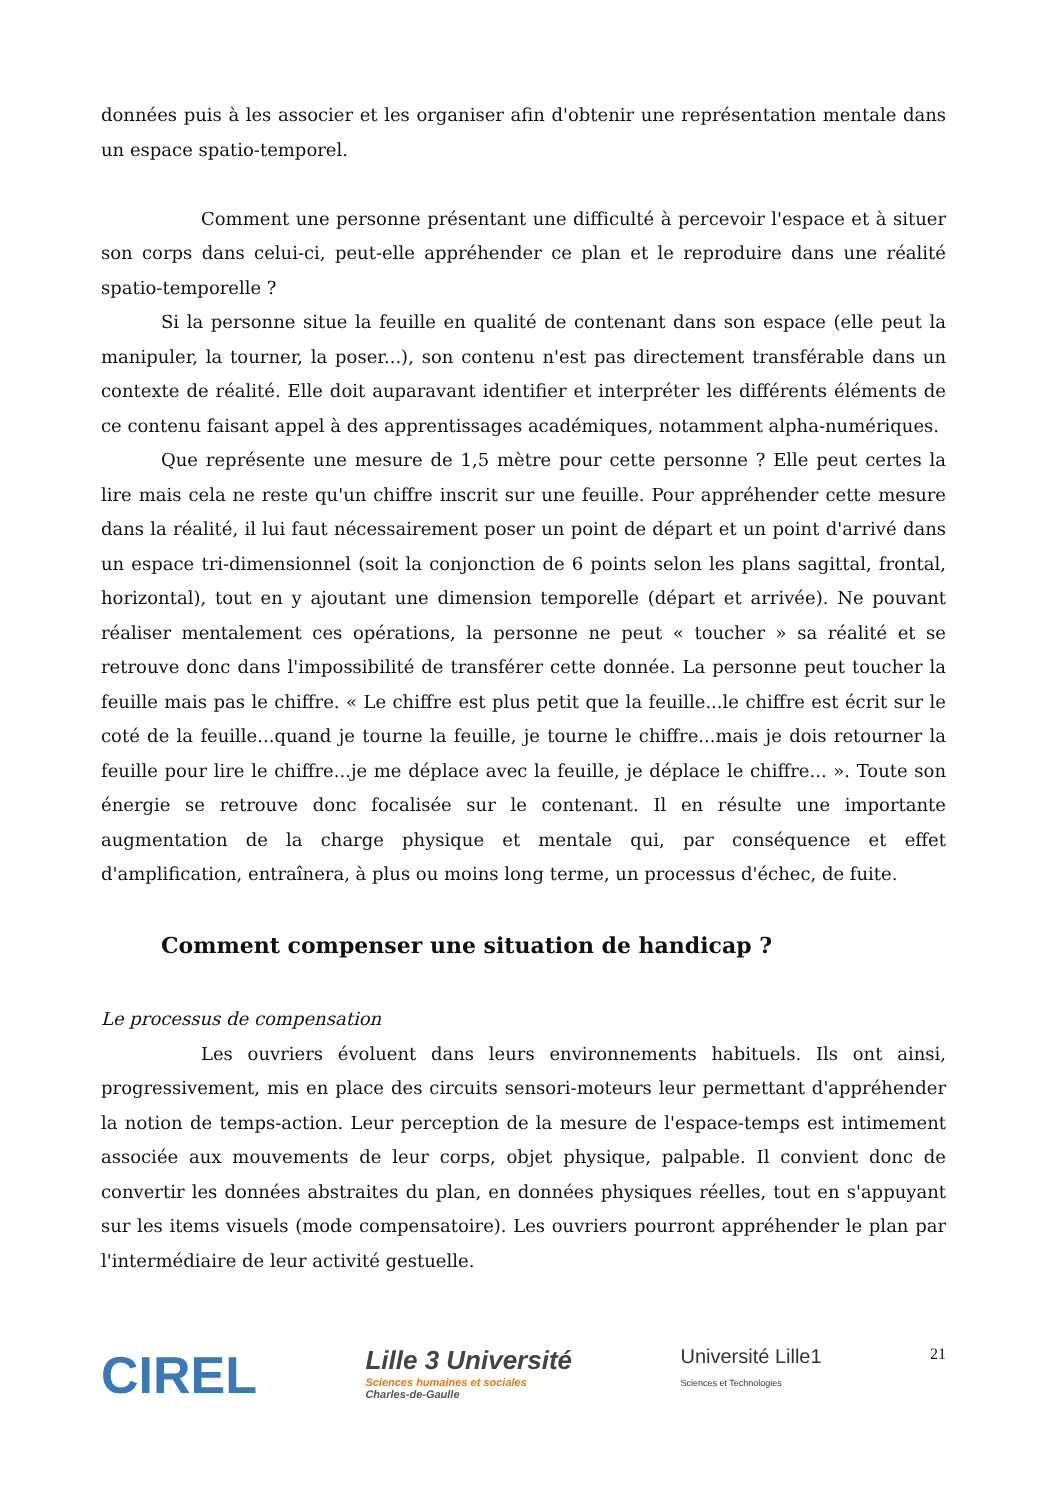données puis à les associer et les organiser afin d'obtenir une représentation mentale dans un espace spatio-temporel.
Comment une personne présentant une difficulté à percevoir l'espace et à situer son corps dans celui-ci, peut-elle appréhender ce plan et le reproduire dans une réalité spatio-temporelle ?
Si la personne situe la feuille en qualité de contenant dans son espace (elle peut la manipuler, la tourner, la poser...), son contenu n'est pas directement transférable dans un contexte de réalité. Elle doit auparavant identifier et interpréter les différents éléments de ce contenu faisant appel à des apprentissages académiques, notamment alpha-numériques.
Que représente une mesure de 1,5 mètre pour cette personne ? Elle peut certes la lire mais cela ne reste qu'un chiffre inscrit sur une feuille. Pour appréhender cette mesure dans la réalité, il lui faut nécessairement poser un point de départ et un point d'arrivé dans un espace tri-dimensionnel (soit la conjonction de 6 points selon les plans sagittal, frontal, horizontal), tout en y ajoutant une dimension temporelle (départ et arrivée). Ne pouvant réaliser mentalement ces opérations, la personne ne peut « toucher » sa réalité et se retrouve donc dans l'impossibilité de transférer cette donnée. La personne peut toucher la feuille mais pas le chiffre. « Le chiffre est plus petit que la feuille...le chiffre est écrit sur le coté de la feuille...quand je tourne la feuille, je tourne le chiffre...mais je dois retourner la feuille pour lire le chiffre...je me déplace avec la feuille, je déplace le chiffre... ». Toute son énergie se retrouve donc focalisée sur le contenant. Il en résulte une importante augmentation de la charge physique et mentale qui, par conséquence et effet d'amplification, entraînera, à plus ou moins long terme, un processus d'échec, de fuite.
Comment compenser une situation de handicap ?
Le processus de compensation
Les ouvriers évoluent dans leurs environnements habituels. Ils ont ainsi, progressivement, mis en place des circuits sensori-moteurs leur permettant d'appréhender la notion de temps-action. Leur perception de la mesure de l'espace-temps est intimement associée aux mouvements de leur corps, objet physique, palpable. Il convient donc de convertir les données abstraites du plan, en données physiques réelles, tout en s'appuyant sur les items visuels (mode compensatoire). Les ouvriers pourront appréhender le plan par l'intermédiaire de leur activité gestuelle.
CIREL
Lille 3 Université
Sciences humaines et sociales
Charles-de-Gaulle
Université Lille1
Sciences et Technologies
21